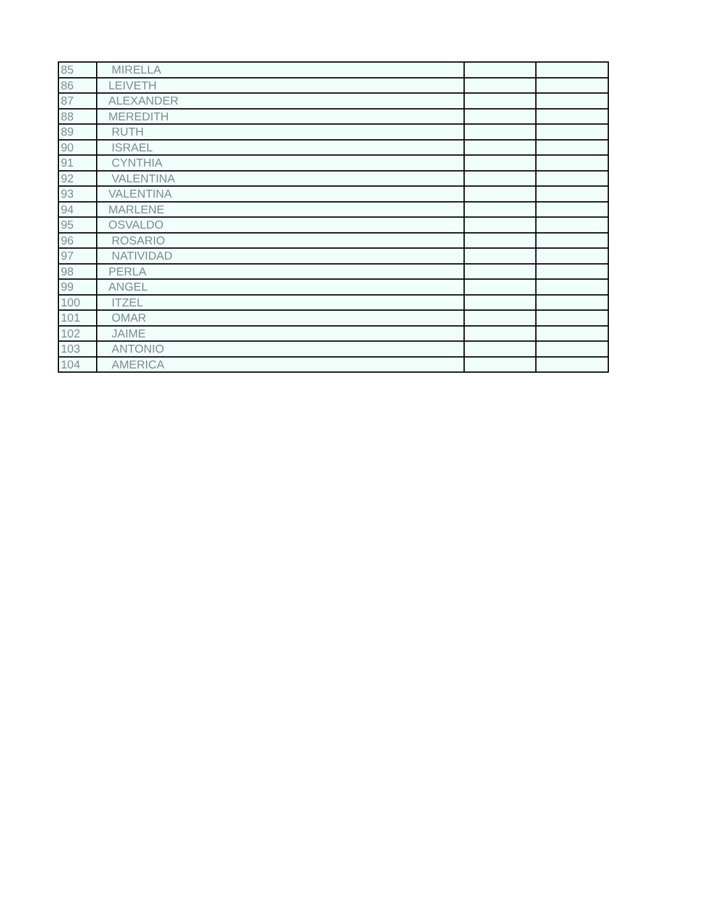| 85 | MIRELLA | | |
| 86 | LEIVETH | | |
| 87 | ALEXANDER | | |
| 88 | MEREDITH | | |
| 89 | RUTH | | |
| 90 | ISRAEL | | |
| 91 | CYNTHIA | | |
| 92 | VALENTINA | | |
| 93 | VALENTINA | | |
| 94 | MARLENE | | |
| 95 | OSVALDO | | |
| 96 | ROSARIO | | |
| 97 | NATIVIDAD | | |
| 98 | PERLA | | |
| 99 | ANGEL | | |
| 100 | ITZEL | | |
| 101 | OMAR | | |
| 102 | JAIME | | |
| 103 | ANTONIO | | |
| 104 | AMERICA | | |